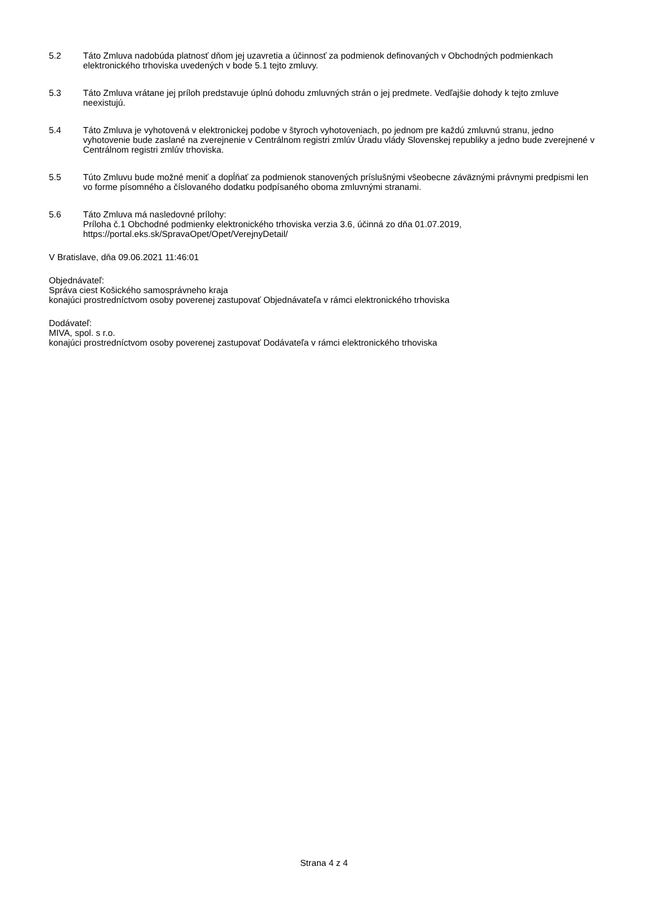5.2 Táto Zmluva nadobúda platnosť dňom jej uzavretia a účinnosť za podmienok definovaných v Obchodných podmienkach elektronického trhoviska uvedených v bode 5.1 tejto zmluvy.
5.3 Táto Zmluva vrátane jej príloh predstavuje úplnú dohodu zmluvných strán o jej predmete. Vedľajšie dohody k tejto zmluve neexistujú.
5.4 Táto Zmluva je vyhotovená v elektronickej podobe v štyroch vyhotoveniach, po jednom pre každú zmluvnú stranu, jedno vyhotovenie bude zaslané na zverejnenie v Centrálnom registri zmlúv Úradu vlády Slovenskej republiky a jedno bude zverejnené v Centrálnom registri zmlúv trhoviska.
5.5 Túto Zmluvu bude možné meniť a dopĺňať za podmienok stanovených príslušnými všeobecne záväznými právnymi predpismi len vo forme písomného a číslovaného dodatku podpísaného oboma zmluvnými stranami.
5.6 Táto Zmluva má nasledovné prílohy:
Príloha č.1 Obchodné podmienky elektronického trhoviska verzia 3.6, účinná zo dňa 01.07.2019, https://portal.eks.sk/SpravaOpet/Opet/VerejnyDetail/
V Bratislave, dňa 09.06.2021 11:46:01
Objednávateľ:
Správa ciest Košického samosprávneho kraja
konajúci prostredníctvom osoby poverenej zastupovať Objednávateľa v rámci elektronického trhoviska
Dodávateľ:
MIVA, spol. s r.o.
konajúci prostredníctvom osoby poverenej zastupovať Dodávateľa v rámci elektronického trhoviska
Strana 4 z 4